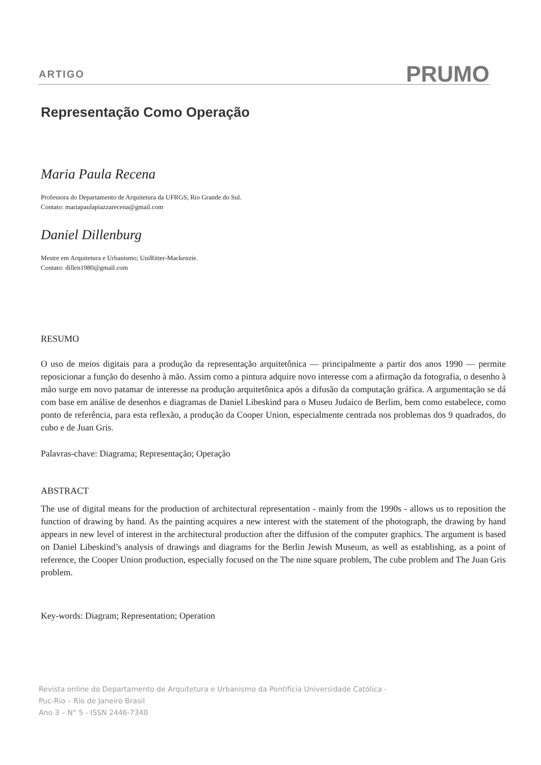ARTIGO PRUMO
Representação Como Operação
Maria Paula Recena
Professora do Departamento de Arquitetura da UFRGS, Rio Grande do Sul.
Contato: mariapaulapiazzarecena@gmail.com
Daniel Dillenburg
Mestre em Arquitetura e Urbanismo; UniRitter-Mackenzie.
Contato: dillen1980@gmail.com
RESUMO
O uso de meios digitais para a produção da representação arquitetônica — principalmente a partir dos anos 1990 — permite reposicionar a função do desenho à mão. Assim como a pintura adquire novo interesse com a afirmação da fotografia, o desenho à mão surge em novo patamar de interesse na produção arquitetônica após a difusão da computação gráfica. A argumentação se dá com base em análise de desenhos e diagramas de Daniel Libeskind para o Museu Judaico de Berlim, bem como estabelece, como ponto de referência, para esta reflexão, a produção da Cooper Union, especialmente centrada nos problemas dos 9 quadrados, do cubo e de Juan Gris.
Palavras-chave: Diagrama; Representação; Operação
ABSTRACT
The use of digital means for the production of architectural representation - mainly from the 1990s - allows us to reposition the function of drawing by hand. As the painting acquires a new interest with the statement of the photograph, the drawing by hand appears in new level of interest in the architectural production after the diffusion of the computer graphics. The argument is based on Daniel Libeskind’s analysis of drawings and diagrams for the Berlin Jewish Museum, as well as establishing, as a point of reference, the Cooper Union production, especially focused on the The nine square problem, The cube problem and The Juan Gris problem.
Key-words: Diagram; Representation; Operation
Revista online do Departamento de Arquitetura e Urbanismo da Pontifícia Universidade Católica -
Puc-Rio – Rio de Janeiro Brasil
Ano 3 – N° 5 - ISSN 2446-7340